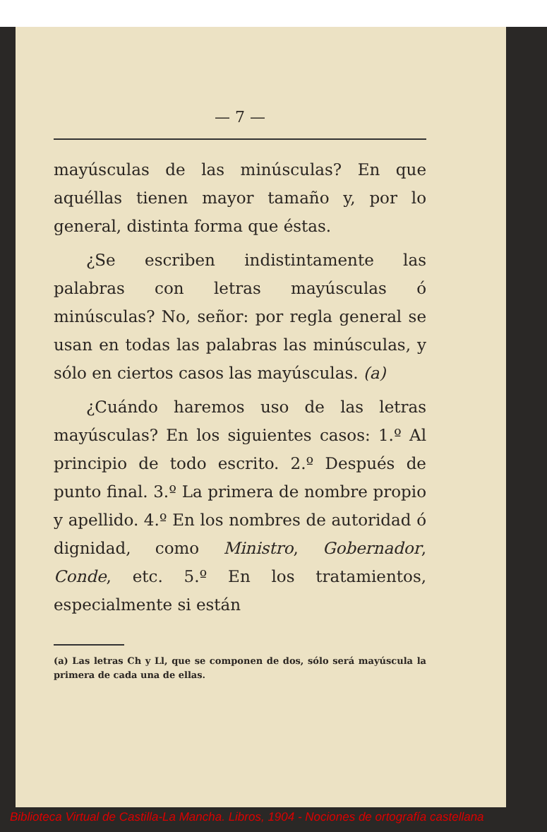— 7 —
mayúsculas de las minúsculas? En que aquéllas tienen mayor tamaño y, por lo general, distinta forma que éstas.
¿Se escriben indistintamente las palabras con letras mayúsculas ó minúsculas? No, señor: por regla general se usan en todas las palabras las minúsculas, y sólo en ciertos casos las mayúsculas. (a)
¿Cuándo haremos uso de las letras mayúsculas? En los siguientes casos: 1.º Al principio de todo escrito. 2.º Después de punto final. 3.º La primera de nombre propio y apellido. 4.º En los nombres de autoridad ó dignidad, como Ministro, Gobernador, Conde, etc. 5.º En los tratamientos, especialmente si están
(a) Las letras Ch y Ll, que se componen de dos, sólo será mayúscula la primera de cada una de ellas.
Biblioteca Virtual de Castilla-La Mancha. Libros, 1904 - Nociones de ortografía castellana